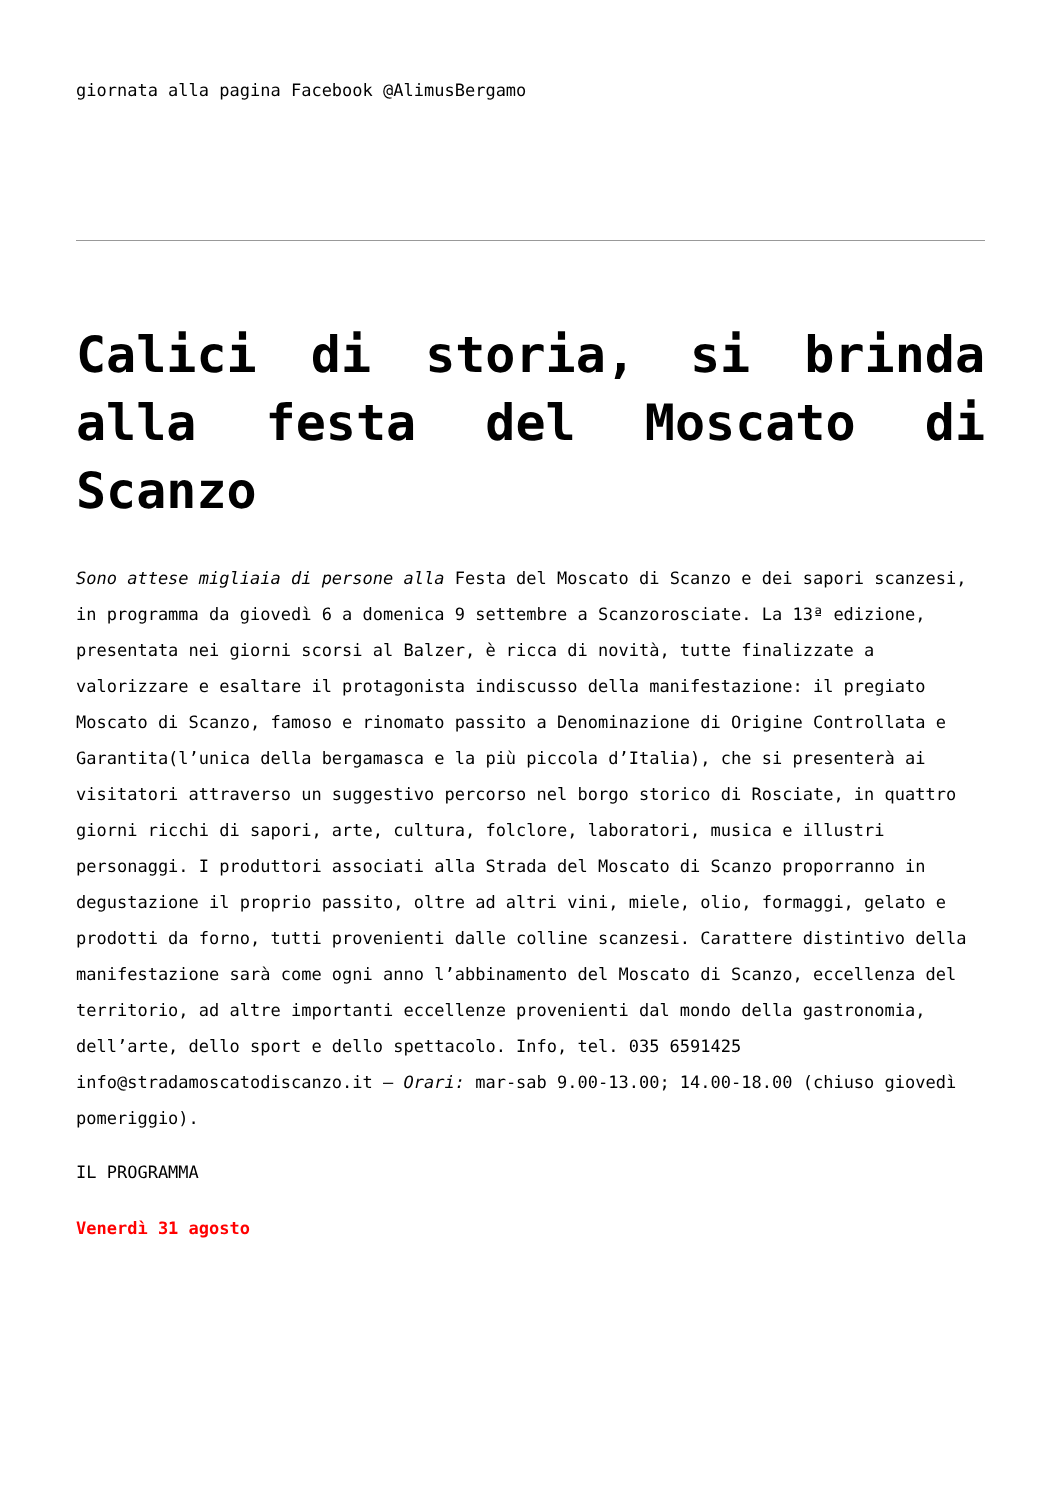giornata alla pagina Facebook @AlimusBergamo
Calici di storia, si brinda alla festa del Moscato di Scanzo
Sono attese migliaia di persone alla Festa del Moscato di Scanzo e dei sapori scanzesi, in programma da giovedì 6 a domenica 9 settembre a Scanzorosciate. La 13ª edizione, presentata nei giorni scorsi al Balzer, è ricca di novità, tutte finalizzate a valorizzare e esaltare il protagonista indiscusso della manifestazione: il pregiato Moscato di Scanzo, famoso e rinomato passito a Denominazione di Origine Controllata e Garantita(l’unica della bergamasca e la più piccola d’Italia), che si presenterà ai visitatori attraverso un suggestivo percorso nel borgo storico di Rosciate, in quattro giorni ricchi di sapori, arte, cultura, folclore, laboratori, musica e illustri personaggi. I produttori associati alla Strada del Moscato di Scanzo proporranno in degustazione il proprio passito, oltre ad altri vini, miele, olio, formaggi, gelato e prodotti da forno, tutti provenienti dalle colline scanzesi. Carattere distintivo della manifestazione sarà come ogni anno l’abbinamento del Moscato di Scanzo, eccellenza del territorio, ad altre importanti eccellenze provenienti dal mondo della gastronomia, dell’arte, dello sport e dello spettacolo. Info, tel. 035 6591425 info@stradamoscatodiscanzo.it – Orari: mar-sab 9.00-13.00; 14.00-18.00 (chiuso giovedì pomeriggio).
IL PROGRAMMA
Venerdì 31 agosto